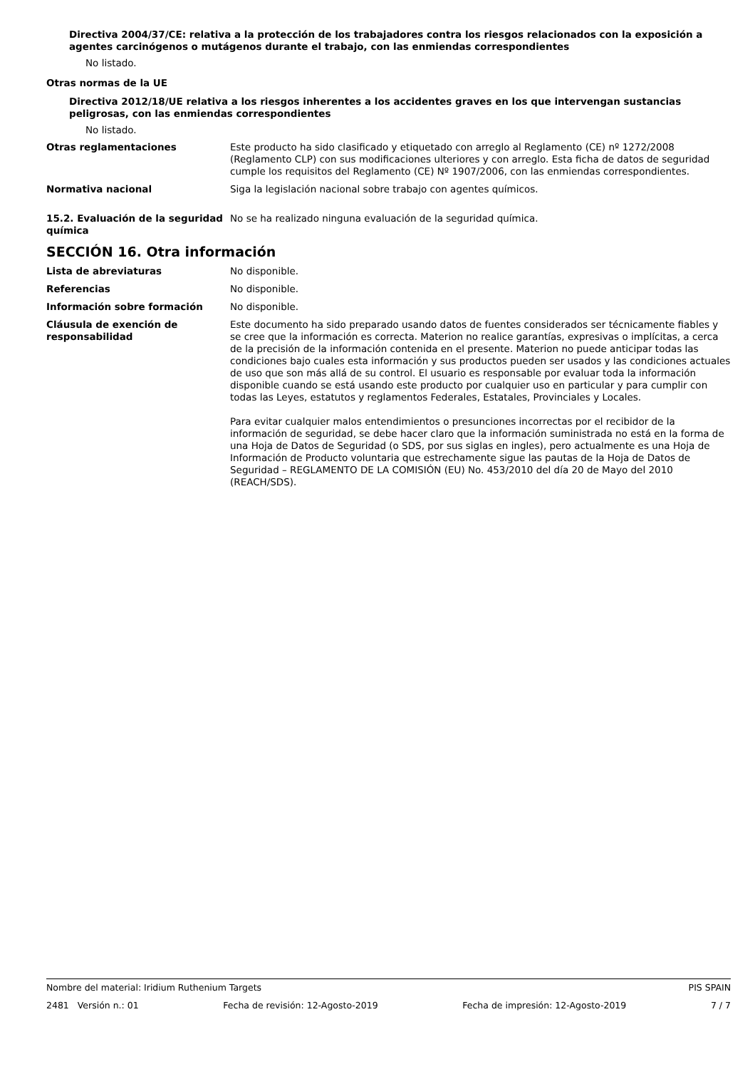Directiva 2004/37/CE: relativa a la protección de los trabajadores contra los riesgos relacionados con la exposición a agentes carcinógenos o mutágenos durante el trabajo, con las enmiendas correspondientes
No listado.
Otras normas de la UE
Directiva 2012/18/UE relativa a los riesgos inherentes a los accidentes graves en los que intervengan sustancias peligrosas, con las enmiendas correspondientes
No listado.
Otras reglamentaciones Este producto ha sido clasificado y etiquetado con arreglo al Reglamento (CE) nº 1272/2008 (Reglamento CLP) con sus modificaciones ulteriores y con arreglo. Esta ficha de datos de seguridad cumple los requisitos del Reglamento (CE) Nº 1907/2006, con las enmiendas correspondientes.
Normativa nacional Siga la legislación nacional sobre trabajo con agentes químicos.
15.2. Evaluación de la seguridad química
No se ha realizado ninguna evaluación de la seguridad química.
SECCIÓN 16. Otra información
Lista de abreviaturas No disponible.
Referencias No disponible.
Información sobre formación No disponible.
Cláusula de exención de responsabilidad
Este documento ha sido preparado usando datos de fuentes considerados ser técnicamente fiables y se cree que la información es correcta. Materion no realice garantías, expresivas o implícitas, a cerca de la precisión de la información contenida en el presente. Materion no puede anticipar todas las condiciones bajo cuales esta información y sus productos pueden ser usados y las condiciones actuales de uso que son más allá de su control. El usuario es responsable por evaluar toda la información disponible cuando se está usando este producto por cualquier uso en particular y para cumplir con todas las Leyes, estatutos y reglamentos Federales, Estatales, Provinciales y Locales.
Para evitar cualquier malos entendimientos o presunciones incorrectas por el recibidor de la información de seguridad, se debe hacer claro que la información suministrada no está en la forma de una Hoja de Datos de Seguridad (o SDS, por sus siglas en ingles), pero actualmente es una Hoja de Información de Producto voluntaria que estrechamente sigue las pautas de la Hoja de Datos de Seguridad – REGLAMENTO DE LA COMISIÓN (EU) No. 453/2010 del día 20 de Mayo del 2010 (REACH/SDS).
Nombre del material: Iridium Ruthenium Targets PIS SPAIN
2481 Versión n.: 01 Fecha de revisión: 12-Agosto-2019 Fecha de impresión: 12-Agosto-2019 7 / 7